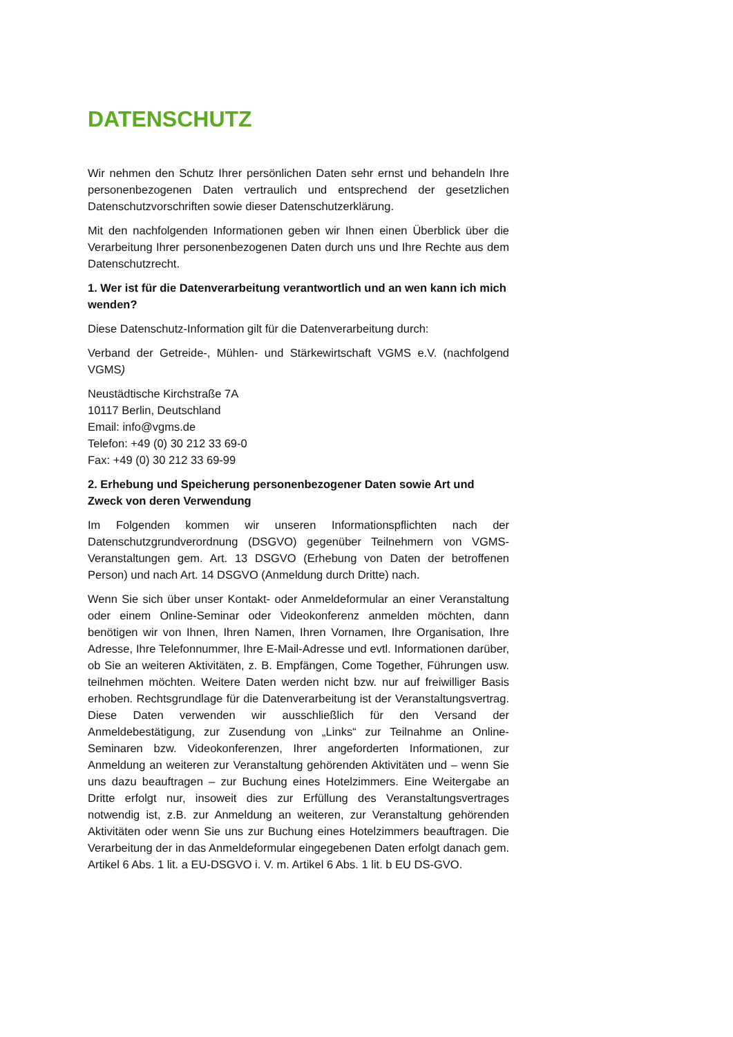DATENSCHUTZ
Wir nehmen den Schutz Ihrer persönlichen Daten sehr ernst und behandeln Ihre personenbezogenen Daten vertraulich und entsprechend der gesetzlichen Datenschutzvorschriften sowie dieser Datenschutzerklärung.
Mit den nachfolgenden Informationen geben wir Ihnen einen Überblick über die Verarbeitung Ihrer personenbezogenen Daten durch uns und Ihre Rechte aus dem Datenschutzrecht.
1. Wer ist für die Datenverarbeitung verantwortlich und an wen kann ich mich wenden?
Diese Datenschutz-Information gilt für die Datenverarbeitung durch:
Verband der Getreide-, Mühlen- und Stärkewirtschaft VGMS e.V. (nachfolgend VGMS)
Neustädtische Kirchstraße 7A
10117 Berlin, Deutschland
Email: info@vgms.de
Telefon: +49 (0) 30 212 33 69-0
Fax: +49 (0) 30 212 33 69-99
2. Erhebung und Speicherung personenbezogener Daten sowie Art und Zweck von deren Verwendung
Im Folgenden kommen wir unseren Informationspflichten nach der Datenschutzgrundverordnung (DSGVO) gegenüber Teilnehmern von VGMS-Veranstaltungen gem. Art. 13 DSGVO (Erhebung von Daten der betroffenen Person) und nach Art. 14 DSGVO (Anmeldung durch Dritte) nach.
Wenn Sie sich über unser Kontakt- oder Anmeldeformular an einer Veranstaltung oder einem Online-Seminar oder Videokonferenz anmelden möchten, dann benötigen wir von Ihnen, Ihren Namen, Ihren Vornamen, Ihre Organisation, Ihre Adresse, Ihre Telefonnummer, Ihre E-Mail-Adresse und evtl. Informationen darüber, ob Sie an weiteren Aktivitäten, z. B. Empfängen, Come Together, Führungen usw. teilnehmen möchten. Weitere Daten werden nicht bzw. nur auf freiwilliger Basis erhoben. Rechtsgrundlage für die Datenverarbeitung ist der Veranstaltungsvertrag. Diese Daten verwenden wir ausschließlich für den Versand der Anmeldebestätigung, zur Zusendung von „Links“ zur Teilnahme an Online-Seminaren bzw. Videokonferenzen, Ihrer angeforderten Informationen, zur Anmeldung an weiteren zur Veranstaltung gehörenden Aktivitäten und – wenn Sie uns dazu beauftragen – zur Buchung eines Hotelzimmers. Eine Weitergabe an Dritte erfolgt nur, insoweit dies zur Erfüllung des Veranstaltungsvertrages notwendig ist, z.B. zur Anmeldung an weiteren, zur Veranstaltung gehörenden Aktivitäten oder wenn Sie uns zur Buchung eines Hotelzimmers beauftragen. Die Verarbeitung der in das Anmeldeformular eingegebenen Daten erfolgt danach gem. Artikel 6 Abs. 1 lit. a EU-DSGVO i. V. m. Artikel 6 Abs. 1 lit. b EU DS-GVO.